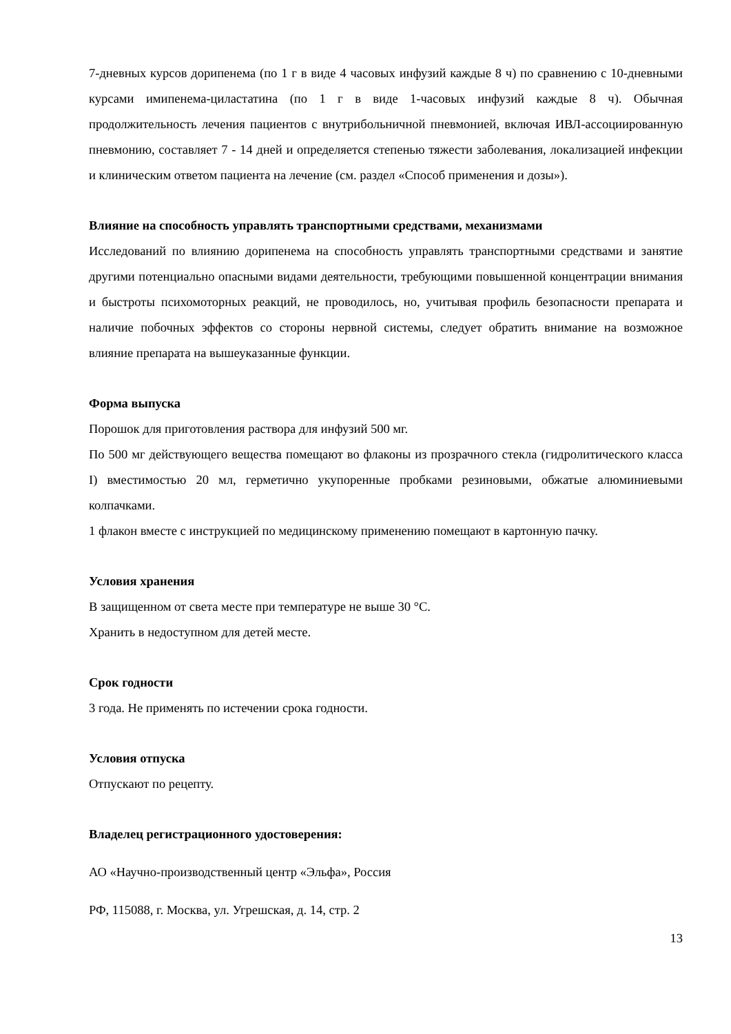7-дневных курсов дорипенема (по 1 г в виде 4 часовых инфузий каждые 8 ч) по сравнению с 10-дневными курсами имипенема-циластатина (по 1 г в виде 1-часовых инфузий каждые 8 ч). Обычная продолжительность лечения пациентов с внутрибольничной пневмонией, включая ИВЛ-ассоциированную пневмонию, составляет 7 - 14 дней и определяется степенью тяжести заболевания, локализацией инфекции и клиническим ответом пациента на лечение (см. раздел «Способ применения и дозы»).
Влияние на способность управлять транспортными средствами, механизмами
Исследований по влиянию дорипенема на способность управлять транспортными средствами и занятие другими потенциально опасными видами деятельности, требующими повышенной концентрации внимания и быстроты психомоторных реакций, не проводилось, но, учитывая профиль безопасности препарата и наличие побочных эффектов со стороны нервной системы, следует обратить внимание на возможное влияние препарата на вышеуказанные функции.
Форма выпуска
Порошок для приготовления раствора для инфузий 500 мг.
По 500 мг действующего вещества помещают во флаконы из прозрачного стекла (гидролитического класса I) вместимостью 20 мл, герметично укупоренные пробками резиновыми, обжатые алюминиевыми колпачками.
1 флакон вместе с инструкцией по медицинскому применению помещают в картонную пачку.
Условия хранения
В защищенном от света месте при температуре не выше 30 °С.
Хранить в недоступном для детей месте.
Срок годности
3 года. Не применять по истечении срока годности.
Условия отпуска
Отпускают по рецепту.
Владелец регистрационного удостоверения:
АО «Научно-производственный центр «Эльфа», Россия
РФ, 115088, г. Москва, ул. Угрешская, д. 14, стр. 2
13